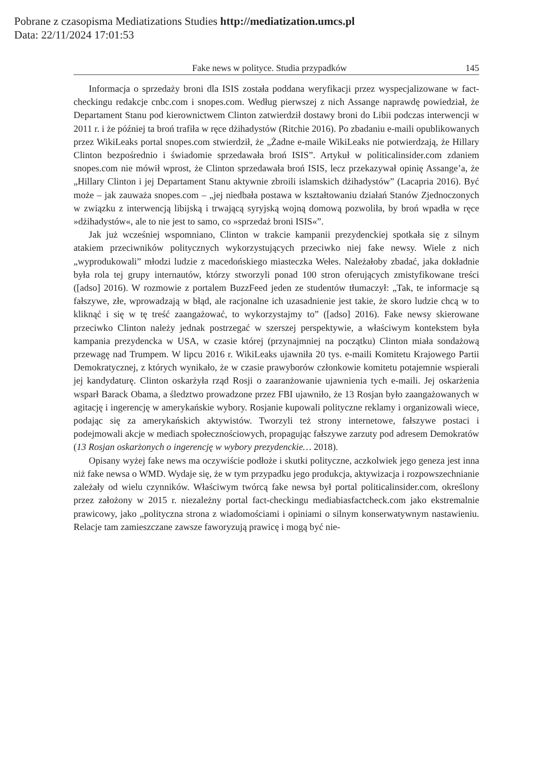Pobrane z czasopisma Mediatizations Studies http://mediatization.umcs.pl
Data: 22/11/2024 17:01:53
Fake news w polityce. Studia przypadków 145
Informacja o sprzedaży broni dla ISIS została poddana weryfikacji przez wyspecjalizowane w fact-checkingu redakcje cnbc.com i snopes.com. Według pierwszej z nich Assange naprawdę powiedział, że Departament Stanu pod kierownictwem Clinton zatwierdził dostawy broni do Libii podczas interwencji w 2011 r. i że później ta broń trafiła w ręce dżihadystów (Ritchie 2016). Po zbadaniu e-maili opublikowanych przez WikiLeaks portal snopes.com stwierdził, że „Żadne e-maile WikiLeaks nie potwierdzają, że Hillary Clinton bezpośrednio i świadomie sprzedawała broń ISIS”. Artykuł w politicalinsider.com zdaniem snopes.com nie mówił wprost, że Clinton sprzedawała broń ISIS, lecz przekazywał opinię Assange’a, że „Hillary Clinton i jej Departament Stanu aktywnie zbroili islamskich dżihadystów” (Lacapria 2016). Być może – jak zauważa snopes.com – „jej niedbała postawa w kształtowaniu działań Stanów Zjednoczonych w związku z interwencją libijską i trwającą syryjską wojną domową pozwoliła, by broń wpadła w ręce »dżihadystów«, ale to nie jest to samo, co »sprzedaż broni ISIS«”.
Jak już wcześniej wspomniano, Clinton w trakcie kampanii prezydenckiej spotkała się z silnym atakiem przeciwników politycznych wykorzystujących przeciwko niej fake newsy. Wiele z nich „wyprodukowali” młodzi ludzie z macedońskiego miasteczka Wełes. Należałoby zbadać, jaka dokładnie była rola tej grupy internautów, którzy stworzyli ponad 100 stron oferujących zmistyfikowane treści ([adso] 2016). W rozmowie z portalem BuzzFeed jeden ze studentów tłumaczył: „Tak, te informacje są fałszywe, złe, wprowadzają w błąd, ale racjonalne ich uzasadnienie jest takie, że skoro ludzie chcą w to kliknąć i się w tę treść zaangażować, to wykorzystajmy to” ([adso] 2016). Fake newsy skierowane przeciwko Clinton należy jednak postrzegać w szerszej perspektywie, a właściwym kontekstem była kampania prezydencka w USA, w czasie której (przynajmniej na początku) Clinton miała sondażową przewagę nad Trumpem. W lipcu 2016 r. WikiLeaks ujawniła 20 tys. e-maili Komitetu Krajowego Partii Demokratycznej, z których wynikało, że w czasie prawyborów członkowie komitetu potajemnie wspierali jej kandydaturę. Clinton oskarżyła rząd Rosji o zaaranżowanie ujawnienia tych e-maili. Jej oskarżenia wsparł Barack Obama, a śledztwo prowadzone przez FBI ujawniło, że 13 Rosjan było zaangażowanych w agitację i ingerencję w amerykańskie wybory. Rosjanie kupowali polityczne reklamy i organizowali wiece, podając się za amerykańskich aktywistów. Tworzyli też strony internetowe, fałszywe postaci i podejmowali akcje w mediach społecznościowych, propagując fałszywe zarzuty pod adresem Demokratów (13 Rosjan oskarżonych o ingerencję w wybory prezydenckie… 2018).
Opisany wyżej fake news ma oczywiście podłoże i skutki polityczne, aczkolwiek jego geneza jest inna niż fake newsa o WMD. Wydaje się, że w tym przypadku jego produkcja, aktywizacja i rozpowszechnianie zależały od wielu czynników. Właściwym twórcą fake newsa był portal politicalinsider.com, określony przez założony w 2015 r. niezależny portal fact-checkingu mediabiasfactcheck.com jako ekstremalnie prawicowy, jako „polityczna strona z wiadomościami i opiniami o silnym konserwatywnym nastawieniu. Relacje tam zamieszczane zawsze faworyzują prawicę i mogą być nie-